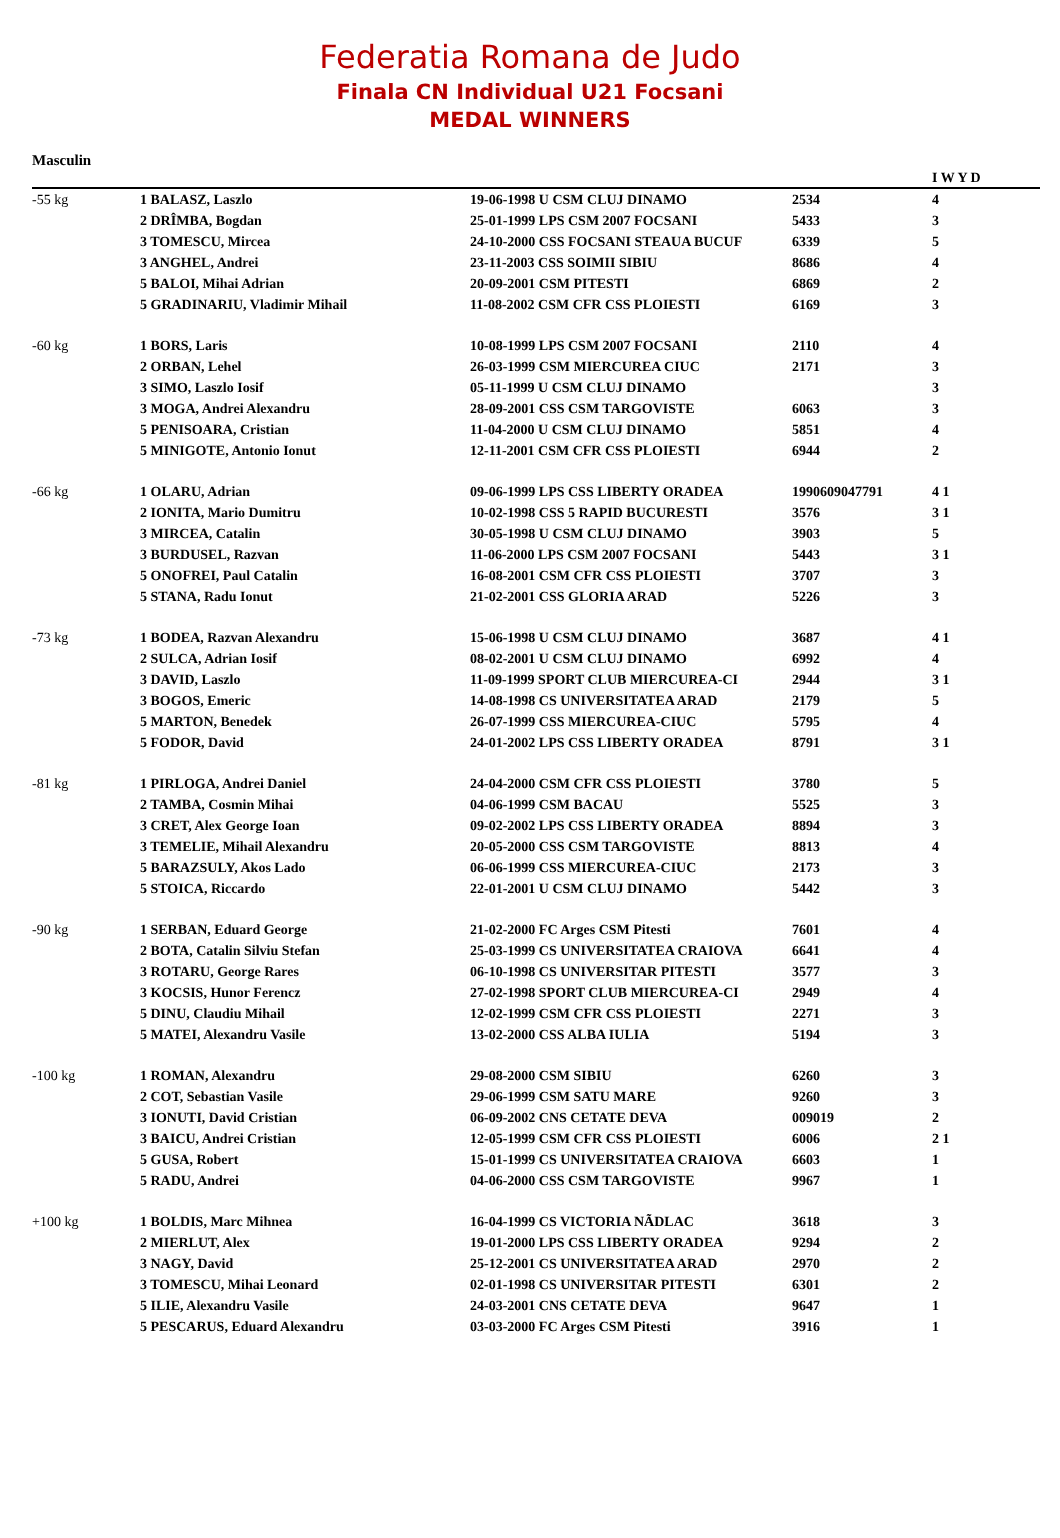Federatia Romana de Judo
Finala CN Individual U21 Focsani
MEDAL WINNERS
Masculin
| | | | | I W Y D |
| -55 kg | 1 BALASZ, Laszlo | 19-06-1998 U CSM CLUJ DINAMO | 2534 | 4 |
| | 2 DRÎMBA, Bogdan | 25-01-1999 LPS CSM 2007 FOCSANI | 5433 | 3 |
| | 3 TOMESCU, Mircea | 24-10-2000 CSS FOCSANI STEAUA BUCUF | 6339 | 5 |
| | 3 ANGHEL, Andrei | 23-11-2003 CSS SOIMII SIBIU | 8686 | 4 |
| | 5 BALOI, Mihai Adrian | 20-09-2001 CSM PITESTI | 6869 | 2 |
| | 5 GRADINARIU, Vladimir Mihail | 11-08-2002 CSM CFR CSS PLOIESTI | 6169 | 3 |
| -60 kg | 1 BORS, Laris | 10-08-1999 LPS CSM 2007 FOCSANI | 2110 | 4 |
| | 2 ORBAN, Lehel | 26-03-1999 CSM MIERCUREA CIUC | 2171 | 3 |
| | 3 SIMO, Laszlo Iosif | 05-11-1999 U CSM CLUJ DINAMO | | 3 |
| | 3 MOGA, Andrei Alexandru | 28-09-2001 CSS CSM TARGOVISTE | 6063 | 3 |
| | 5 PENISOARA, Cristian | 11-04-2000 U CSM CLUJ DINAMO | 5851 | 4 |
| | 5 MINIGOTE, Antonio Ionut | 12-11-2001 CSM CFR CSS PLOIESTI | 6944 | 2 |
| -66 kg | 1 OLARU, Adrian | 09-06-1999 LPS CSS LIBERTY ORADEA | 1990609047791 | 4 1 |
| | 2 IONITA, Mario Dumitru | 10-02-1998 CSS 5 RAPID BUCURESTI | 3576 | 3 1 |
| | 3 MIRCEA, Catalin | 30-05-1998 U CSM CLUJ DINAMO | 3903 | 5 |
| | 3 BURDUSEL, Razvan | 11-06-2000 LPS CSM 2007 FOCSANI | 5443 | 3 1 |
| | 5 ONOFREI, Paul Catalin | 16-08-2001 CSM CFR CSS PLOIESTI | 3707 | 3 |
| | 5 STANA, Radu Ionut | 21-02-2001 CSS GLORIA ARAD | 5226 | 3 |
| -73 kg | 1 BODEA, Razvan Alexandru | 15-06-1998 U CSM CLUJ DINAMO | 3687 | 4 1 |
| | 2 SULCA, Adrian Iosif | 08-02-2001 U CSM CLUJ DINAMO | 6992 | 4 |
| | 3 DAVID, Laszlo | 11-09-1999 SPORT CLUB MIERCUREA-CI | 2944 | 3 1 |
| | 3 BOGOS, Emeric | 14-08-1998 CS UNIVERSITATEA ARAD | 2179 | 5 |
| | 5 MARTON, Benedek | 26-07-1999 CSS MIERCUREA-CIUC | 5795 | 4 |
| | 5 FODOR, David | 24-01-2002 LPS CSS LIBERTY ORADEA | 8791 | 3 1 |
| -81 kg | 1 PIRLOGA, Andrei Daniel | 24-04-2000 CSM CFR CSS PLOIESTI | 3780 | 5 |
| | 2 TAMBA, Cosmin Mihai | 04-06-1999 CSM BACAU | 5525 | 3 |
| | 3 CRET, Alex George Ioan | 09-02-2002 LPS CSS LIBERTY ORADEA | 8894 | 3 |
| | 3 TEMELIE, Mihail Alexandru | 20-05-2000 CSS CSM TARGOVISTE | 8813 | 4 |
| | 5 BARAZSULY, Akos Lado | 06-06-1999 CSS MIERCUREA-CIUC | 2173 | 3 |
| | 5 STOICA, Riccardo | 22-01-2001 U CSM CLUJ DINAMO | 5442 | 3 |
| -90 kg | 1 SERBAN, Eduard George | 21-02-2000 FC Arges CSM Pitesti | 7601 | 4 |
| | 2 BOTA, Catalin Silviu Stefan | 25-03-1999 CS UNIVERSITATEA CRAIOVA | 6641 | 4 |
| | 3 ROTARU, George Rares | 06-10-1998 CS UNIVERSITAR PITESTI | 3577 | 3 |
| | 3 KOCSIS, Hunor Ferencz | 27-02-1998 SPORT CLUB MIERCUREA-CI | 2949 | 4 |
| | 5 DINU, Claudiu Mihail | 12-02-1999 CSM CFR CSS PLOIESTI | 2271 | 3 |
| | 5 MATEI, Alexandru Vasile | 13-02-2000 CSS ALBA IULIA | 5194 | 3 |
| -100 kg | 1 ROMAN, Alexandru | 29-08-2000 CSM SIBIU | 6260 | 3 |
| | 2 COT, Sebastian Vasile | 29-06-1999 CSM SATU MARE | 9260 | 3 |
| | 3 IONUTI, David Cristian | 06-09-2002 CNS CETATE DEVA | 009019 | 2 |
| | 3 BAICU, Andrei Cristian | 12-05-1999 CSM CFR CSS PLOIESTI | 6006 | 2 1 |
| | 5 GUSA, Robert | 15-01-1999 CS UNIVERSITATEA CRAIOVA | 6603 | 1 |
| | 5 RADU, Andrei | 04-06-2000 CSS CSM TARGOVISTE | 9967 | 1 |
| +100 kg | 1 BOLDIS, Marc Mihnea | 16-04-1999 CS VICTORIA NÃDLAC | 3618 | 3 |
| | 2 MIERLUT, Alex | 19-01-2000 LPS CSS LIBERTY ORADEA | 9294 | 2 |
| | 3 NAGY, David | 25-12-2001 CS UNIVERSITATEA ARAD | 2970 | 2 |
| | 3 TOMESCU, Mihai Leonard | 02-01-1998 CS UNIVERSITAR PITESTI | 6301 | 2 |
| | 5 ILIE, Alexandru Vasile | 24-03-2001 CNS CETATE DEVA | 9647 | 1 |
| | 5 PESCARUS, Eduard Alexandru | 03-03-2000 FC Arges CSM Pitesti | 3916 | 1 |